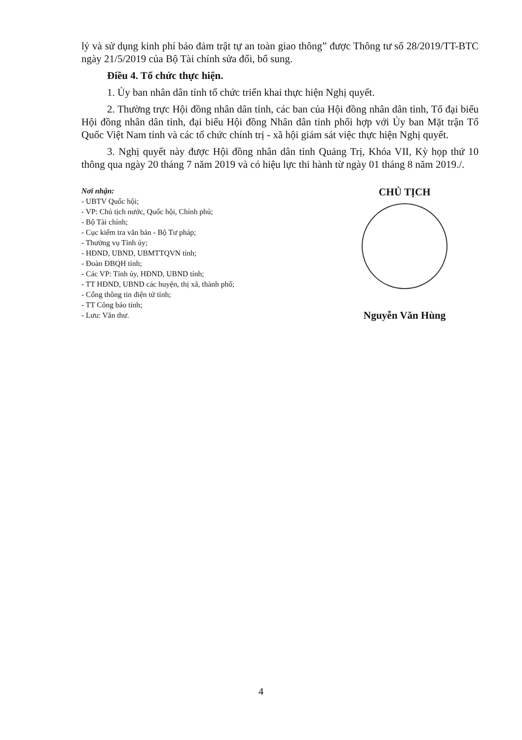lý và sử dụng kinh phí bảo đảm trật tự an toàn giao thông” được Thông tư số 28/2019/TT-BTC ngày 21/5/2019 của Bộ Tài chính sửa đổi, bổ sung.
Điều 4. Tổ chức thực hiện.
1. Ủy ban nhân dân tỉnh tổ chức triển khai thực hiện Nghị quyết.
2. Thường trực Hội đồng nhân dân tỉnh, các ban của Hội đồng nhân dân tỉnh, Tổ đại biểu Hội đồng nhân dân tỉnh, đại biểu Hội đồng Nhân dân tỉnh phối hợp với Ủy ban Mặt trận Tổ Quốc Việt Nam tỉnh và các tổ chức chính trị - xã hội giám sát việc thực hiện Nghị quyết.
3. Nghị quyết này được Hội đồng nhân dân tỉnh Quảng Trị, Khóa VII, Kỳ họp thứ 10 thông qua ngày 20 tháng 7 năm 2019 và có hiệu lực thi hành từ ngày 01 tháng 8 năm 2019./.
Nơi nhận:
- UBTV Quốc hội;
- VP: Chủ tịch nước, Quốc hội, Chính phủ;
- Bộ Tài chính;
- Cục kiểm tra văn bản - Bộ Tư pháp;
- Thường vụ Tỉnh ủy;
- HĐND, UBND, UBMTTQVN tỉnh;
- Đoàn ĐBQH tỉnh;
- Các VP: Tỉnh ủy, HĐND, UBND tỉnh;
- TT HĐND, UBND các huyện, thị xã, thành phố;
- Cổng thông tin điện tử tỉnh;
- TT Công báo tỉnh;
- Lưu: Văn thư.
CHỦ TỊCH
Nguyễn Văn Hùng
4